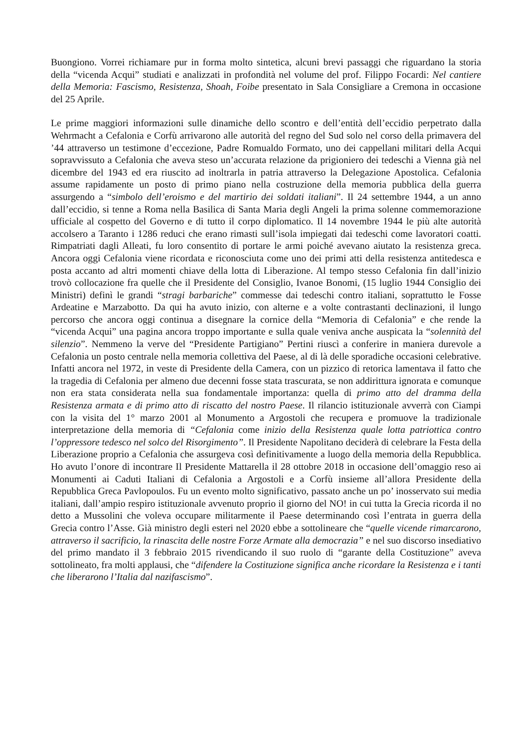Buongiono. Vorrei richiamare pur in forma molto sintetica, alcuni brevi passaggi che riguardano la storia della “vicenda Acqui” studiati e analizzati in profondità nel volume del prof. Filippo Focardi: Nel cantiere della Memoria: Fascismo, Resistenza, Shoah, Foibe presentato in Sala Consigliare a Cremona in occasione del 25 Aprile.
Le prime maggiori informazioni sulle dinamiche dello scontro e dell’entità dell’eccidio perpetrato dalla Wehrmacht a Cefalonia e Corfù arrivarono alle autorità del regno del Sud solo nel corso della primavera del ’44 attraverso un testimone d’eccezione, Padre Romualdo Formato, uno dei cappellani militari della Acqui sopravvissuto a Cefalonia che aveva steso un’accurata relazione da prigioniero dei tedeschi a Vienna già nel dicembre del 1943 ed era riuscito ad inoltrarla in patria attraverso la Delegazione Apostolica. Cefalonia assume rapidamente un posto di primo piano nella costruzione della memoria pubblica della guerra assurgendo a “simbolo dell’eroismo e del martirio dei soldati italiani”. Il 24 settembre 1944, a un anno dall’eccidio, si tenne a Roma nella Basilica di Santa Maria degli Angeli la prima solenne commemorazione ufficiale al cospetto del Governo e di tutto il corpo diplomatico. Il 14 novembre 1944 le più alte autorità accolsero a Taranto i 1286 reduci che erano rimasti sull’isola impiegati dai tedeschi come lavoratori coatti. Rimpatriati dagli Alleati, fu loro consentito di portare le armi poiché avevano aiutato la resistenza greca. Ancora oggi Cefalonia viene ricordata e riconosciuta come uno dei primi atti della resistenza antitedesca e posta accanto ad altri momenti chiave della lotta di Liberazione. Al tempo stesso Cefalonia fin dall’inizio trovò collocazione fra quelle che il Presidente del Consiglio, Ivanoe Bonomi, (15 luglio 1944 Consiglio dei Ministri) definì le grandi “stragi barbariche” commesse dai tedeschi contro italiani, soprattutto le Fosse Ardeatine e Marzabotto. Da qui ha avuto inizio, con alterne e a volte contrastanti declinazioni, il lungo percorso che ancora oggi continua a disegnare la cornice della “Memoria di Cefalonia” e che rende la “vicenda Acqui” una pagina ancora troppo importante e sulla quale veniva anche auspicata la “solennità del silenzio”. Nemmeno la verve del “Presidente Partigiano” Pertini riuscì a conferire in maniera durevole a Cefalonia un posto centrale nella memoria collettiva del Paese, al di là delle sporadiche occasioni celebrative. Infatti ancora nel 1972, in veste di Presidente della Camera, con un pizzico di retorica lamentava il fatto che la tragedia di Cefalonia per almeno due decenni fosse stata trascurata, se non addirittura ignorata e comunque non era stata considerata nella sua fondamentale importanza: quella di primo atto del dramma della Resistenza armata e di primo atto di riscatto del nostro Paese. Il rilancio istituzionale avverrà con Ciampi con la visita del 1° marzo 2001 al Monumento a Argostoli che recupera e promuove la tradizionale interpretazione della memoria di “Cefalonia come inizio della Resistenza quale lotta patriottica contro l’oppressore tedesco nel solco del Risorgimento”. Il Presidente Napolitano deciderà di celebrare la Festa della Liberazione proprio a Cefalonia che assurgeva così definitivamente a luogo della memoria della Repubblica. Ho avuto l’onore di incontrare Il Presidente Mattarella il 28 ottobre 2018 in occasione dell’omaggio reso ai Monumenti ai Caduti Italiani di Cefalonia a Argostoli e a Corfù insieme all’allora Presidente della Repubblica Greca Pavlopoulos. Fu un evento molto significativo, passato anche un po’ inosservato sui media italiani, dall’ampio respiro istituzionale avvenuto proprio il giorno del NO! in cui tutta la Grecia ricorda il no detto a Mussolini che voleva occupare militarmente il Paese determinando così l’entrata in guerra della Grecia contro l’Asse. Già ministro degli esteri nel 2020 ebbe a sottolineare che “quelle vicende rimarcarono, attraverso il sacrificio, la rinascita delle nostre Forze Armate alla democrazia” e nel suo discorso insediativo del primo mandato il 3 febbraio 2015 rivendicando il suo ruolo di “garante della Costituzione” aveva sottolineato, fra molti applausi, che “difendere la Costituzione significa anche ricordare la Resistenza e i tanti che liberarono l’Italia dal nazifascismo”.